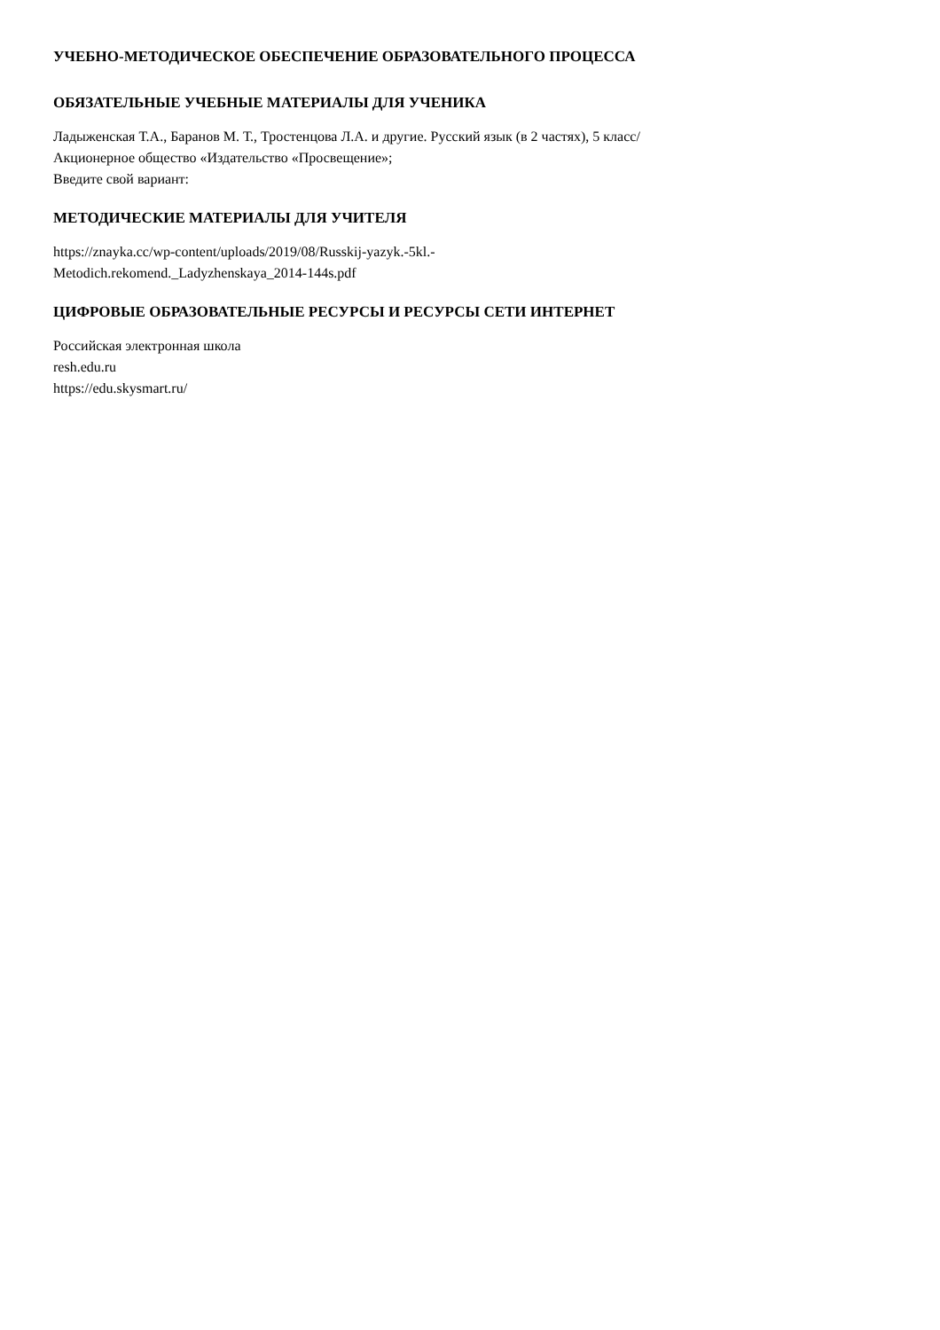УЧЕБНО-МЕТОДИЧЕСКОЕ ОБЕСПЕЧЕНИЕ ОБРАЗОВАТЕЛЬНОГО ПРОЦЕССА
ОБЯЗАТЕЛЬНЫЕ УЧЕБНЫЕ МАТЕРИАЛЫ ДЛЯ УЧЕНИКА
Ладыженская Т.А., Баранов М. Т., Тростенцова Л.А. и другие. Русский язык (в 2 частях), 5 класс/
Акционерное общество «Издательство «Просвещение»;
Введите свой вариант:
МЕТОДИЧЕСКИЕ МАТЕРИАЛЫ ДЛЯ УЧИТЕЛЯ
https://znayka.cc/wp-content/uploads/2019/08/Russkij-yazyk.-5kl.-
Metodich.rekomend._Ladyzhenskaya_2014-144s.pdf
ЦИФРОВЫЕ ОБРАЗОВАТЕЛЬНЫЕ РЕСУРСЫ И РЕСУРСЫ СЕТИ ИНТЕРНЕТ
Российская электронная школа
resh.edu.ru
https://edu.skysmart.ru/